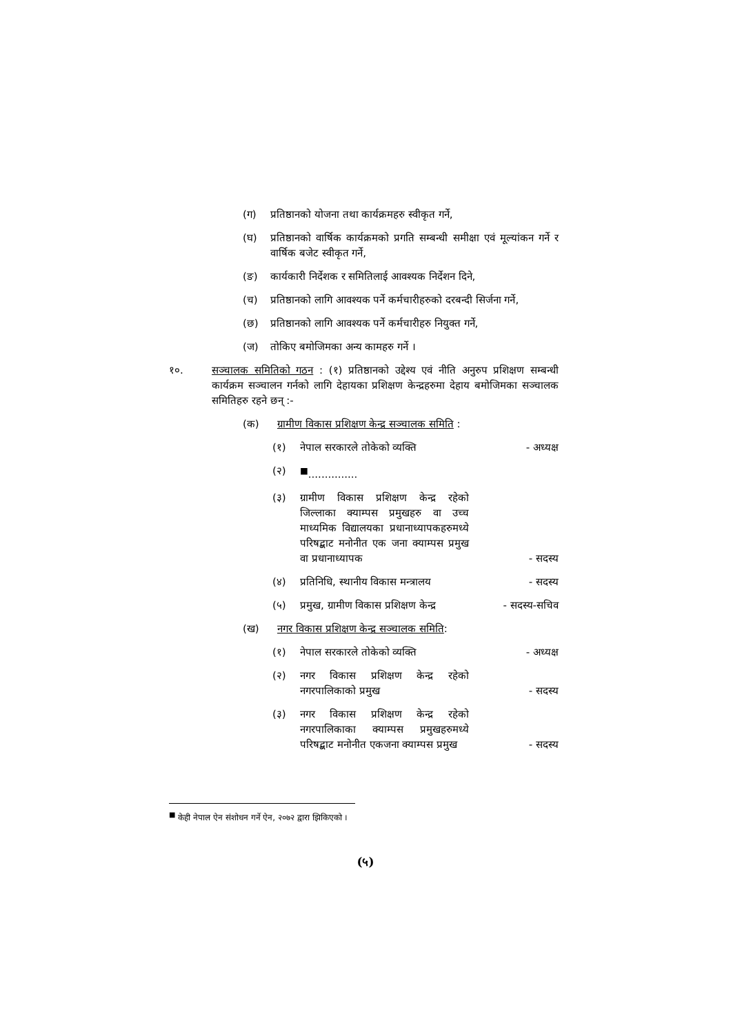(ग) प्रतिष्ठानको योजना तथा कार्यक्रमहरु स्वीकृत गर्ने,
(घ) प्रतिष्ठानको वार्षिक कार्यक्रमको प्रगति सम्बन्धी समीक्षा एवं मूल्यांकन गर्ने र वार्षिक बजेट स्वीकृत गर्ने,
(ङ) कार्यकारी निर्देशक र समितिलाई आवश्यक निर्देशन दिने,
(च) प्रतिष्ठानको लागि आवश्यक पर्ने कर्मचारीहरुको दरबन्दी सिर्जना गर्ने,
(छ) प्रतिष्ठानको लागि आवश्यक पर्ने कर्मचारीहरु नियुक्त गर्ने,
(ज) तोकिए बमोजिमका अन्य कामहरु गर्ने ।
१०. सञ्चालक समितिको गठन : (१) प्रतिष्ठानको उद्देश्य एवं नीति अनुरुप प्रशिक्षण सम्बन्धी कार्यक्रम सञ्चालन गर्नको लागि देहायका प्रशिक्षण केन्द्रहरुमा देहाय बमोजिमका सञ्चालक समितिहरु रहने छन् :-
(क) ग्रामीण विकास प्रशिक्षण केन्द्र सञ्चालक समिति :
(१) नेपाल सरकारले तोकेको व्यक्ति - अध्यक्ष
(२)<sup>■</sup>...............
(३) ग्रामीण विकास प्रशिक्षण केन्द्र रहेको जिल्लाका क्याम्पस प्रमुखहरु वा उच्च माध्यमिक विद्यालयका प्रधानाध्यापकहरुमध्ये परिषद्बाट मनोनीत एक जना क्याम्पस प्रमुख वा प्रधानाध्यापक - सदस्य
(४) प्रतिनिधि, स्थानीय विकास मन्त्रालय - सदस्य
(५) प्रमुख, ग्रामीण विकास प्रशिक्षण केन्द्र - सदस्य-सचिव
(ख) नगर विकास प्रशिक्षण केन्द्र सञ्चालक समिति:
(१) नेपाल सरकारले तोकेको व्यक्ति - अध्यक्ष
(२) नगर विकास प्रशिक्षण केन्द्र रहेको नगरपालिकाको प्रमुख - सदस्य
(३) नगर विकास प्रशिक्षण केन्द्र रहेको नगरपालिकाका क्याम्पस प्रमुखहरुमध्ये परिषद्बाट मनोनीत एकजना क्याम्पस प्रमुख - सदस्य
<sup>■</sup> केही नेपाल ऐन संशोधन गर्ने ऐन, २०७२ द्वारा झिकिएको ।
(५)